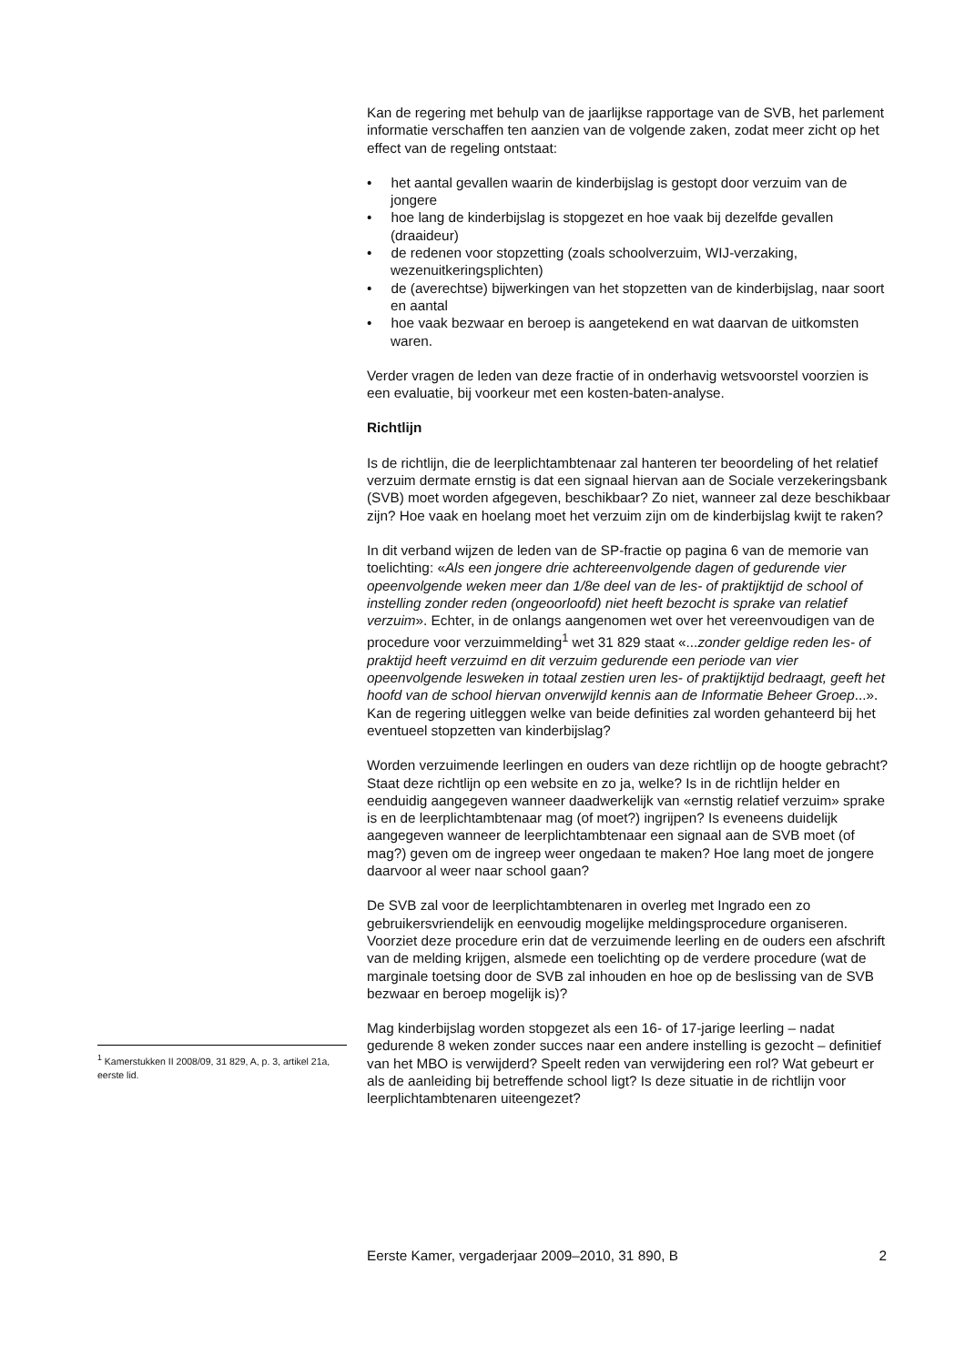Kan de regering met behulp van de jaarlijkse rapportage van de SVB, het parlement informatie verschaffen ten aanzien van de volgende zaken, zodat meer zicht op het effect van de regeling ontstaat:
• het aantal gevallen waarin de kinderbijslag is gestopt door verzuim van de jongere
• hoe lang de kinderbijslag is stopgezet en hoe vaak bij dezelfde gevallen (draaideur)
• de redenen voor stopzetting (zoals schoolverzuim, WIJ-verzaking, wezenuitkeringsplichten)
• de (averechtse) bijwerkingen van het stopzetten van de kinderbijslag, naar soort en aantal
• hoe vaak bezwaar en beroep is aangetekend en wat daarvan de uitkomsten waren.
Verder vragen de leden van deze fractie of in onderhavig wetsvoorstel voorzien is een evaluatie, bij voorkeur met een kosten-baten-analyse.
Richtlijn
Is de richtlijn, die de leerplichtambtenaar zal hanteren ter beoordeling of het relatief verzuim dermate ernstig is dat een signaal hiervan aan de Sociale verzekeringsbank (SVB) moet worden afgegeven, beschikbaar? Zo niet, wanneer zal deze beschikbaar zijn? Hoe vaak en hoelang moet het verzuim zijn om de kinderbijslag kwijt te raken?
In dit verband wijzen de leden van de SP-fractie op pagina 6 van de memorie van toelichting: «Als een jongere drie achtereenvolgende dagen of gedurende vier opeenvolgende weken meer dan 1/8e deel van de les- of praktijktijd de school of instelling zonder reden (ongeoorloofd) niet heeft bezocht is sprake van relatief verzuim». Echter, in de onlangs aangenomen wet over het vereenvoudigen van de procedure voor verzuimmelding<sup>1</sup> wet 31 829 staat «...zonder geldige reden les- of praktijd heeft verzuimd en dit verzuim gedurende een periode van vier opeenvolgende lesweken in totaal zestien uren les- of praktijktijd bedraagt, geeft het hoofd van de school hiervan onverwijld kennis aan de Informatie Beheer Groep...». Kan de regering uitleggen welke van beide definities zal worden gehanteerd bij het eventueel stopzetten van kinderbijslag?
Worden verzuimende leerlingen en ouders van deze richtlijn op de hoogte gebracht? Staat deze richtlijn op een website en zo ja, welke? Is in de richtlijn helder en eenduidig aangegeven wanneer daadwerkelijk van «ernstig relatief verzuim» sprake is en de leerplichtambtenaar mag (of moet?) ingrijpen? Is eveneens duidelijk aangegeven wanneer de leerplichtambtenaar een signaal aan de SVB moet (of mag?) geven om de ingreep weer ongedaan te maken? Hoe lang moet de jongere daarvoor al weer naar school gaan?
De SVB zal voor de leerplichtambtenaren in overleg met Ingrado een zo gebruikersvriendelijk en eenvoudig mogelijke meldingsprocedure organiseren. Voorziet deze procedure erin dat de verzuimende leerling en de ouders een afschrift van de melding krijgen, alsmede een toelichting op de verdere procedure (wat de marginale toetsing door de SVB zal inhouden en hoe op de beslissing van de SVB bezwaar en beroep mogelijk is)?
Mag kinderbijslag worden stopgezet als een 16- of 17-jarige leerling – nadat gedurende 8 weken zonder succes naar een andere instelling is gezocht – definitief van het MBO is verwijderd? Speelt reden van verwijdering een rol? Wat gebeurt er als de aanleiding bij betreffende school ligt? Is deze situatie in de richtlijn voor leerplichtambtenaren uiteengezet?
<sup>1</sup> Kamerstukken II 2008/09, 31 829, A, p. 3, artikel 21a, eerste lid.
Eerste Kamer, vergaderjaar 2009–2010, 31 890, B 2